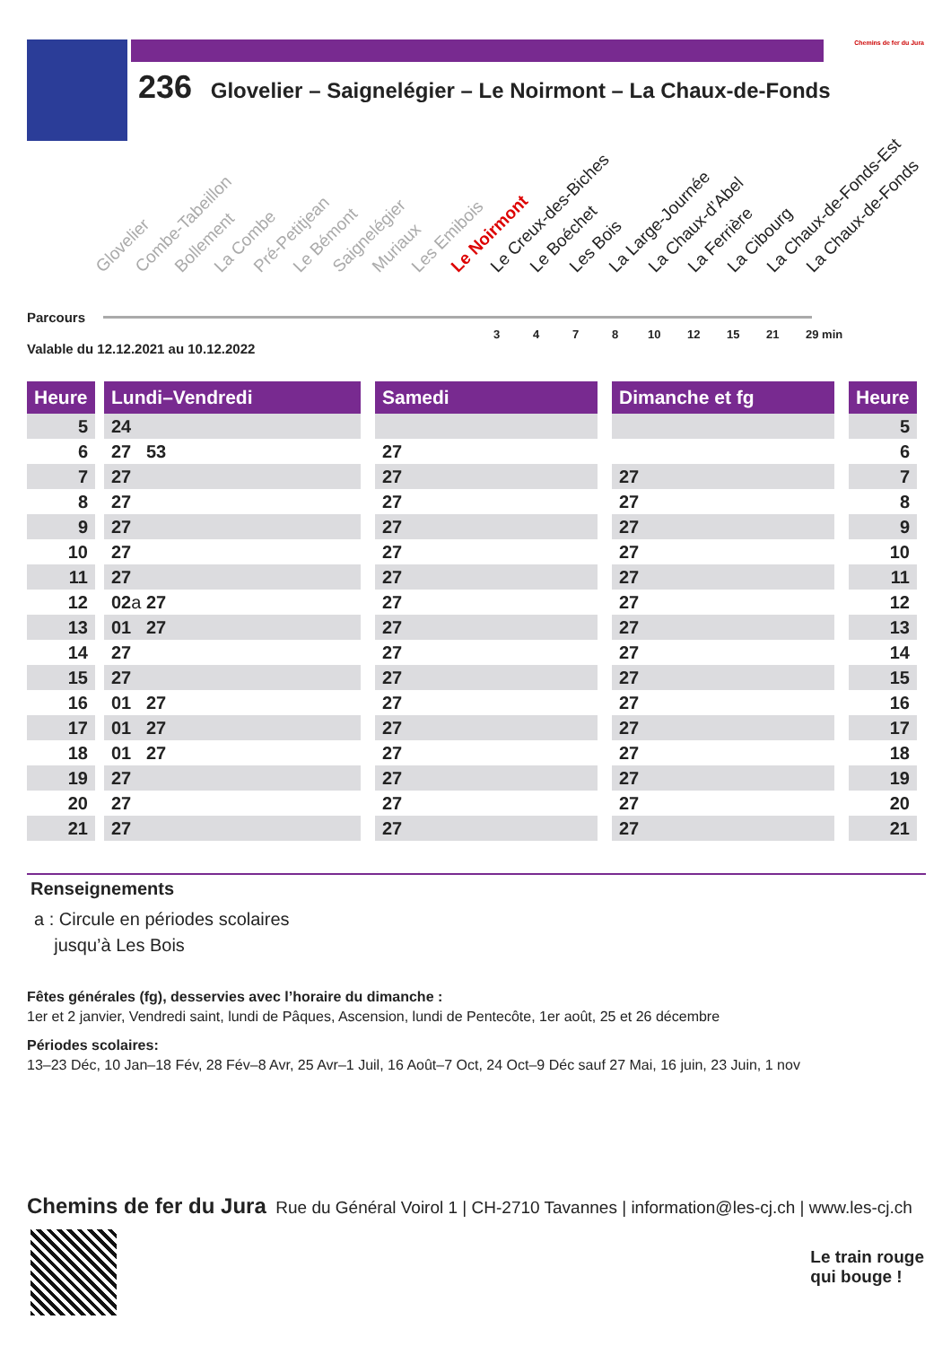Chemins de fer du Jura
236 Glovelier – Saignelégier – Le Noirmont – La Chaux-de-Fonds
Parcours
Glovelier Combe-Tabeillon Bollement La Combe Pré-Petitjean Le Bémont Saignelégier Muriaux Les Emibois Le Noirmont Le Creux-des-Biches Le Boéchet Les Bois La Large-Journée La Chaux-d’Abel La Ferrière La Cibourg La Chaux-de-Fonds-Est La Chaux-de-Fonds
3 4 7 8 10 12 15 21 29 min
Valable du 12.12.2021 au 10.12.2022
| Heure | | Lundi–Vendredi | | Samedi | | Dimanche et fg | | Heure |
| --- | --- | --- | --- | --- | --- | --- | --- | --- |
| 5 | | 24 | | | | | | 5 |
| 6 | | 27 53 | | 27 | | | | 6 |
| 7 | | 27 | | 27 | | 27 | | 7 |
| 8 | | 27 | | 27 | | 27 | | 8 |
| 9 | | 27 | | 27 | | 27 | | 9 |
| 10 | | 27 | | 27 | | 27 | | 10 |
| 11 | | 27 | | 27 | | 27 | | 11 |
| 12 | | 02 a 27 | | 27 | | 27 | | 12 |
| 13 | | 01 27 | | 27 | | 27 | | 13 |
| 14 | | 27 | | 27 | | 27 | | 14 |
| 15 | | 27 | | 27 | | 27 | | 15 |
| 16 | | 01 27 | | 27 | | 27 | | 16 |
| 17 | | 01 27 | | 27 | | 27 | | 17 |
| 18 | | 01 27 | | 27 | | 27 | | 18 |
| 19 | | 27 | | 27 | | 27 | | 19 |
| 20 | | 27 | | 27 | | 27 | | 20 |
| 21 | | 27 | | 27 | | 27 | | 21 |
Renseignements
a : Circule en périodes scolaires
jusqu’à Les Bois
Fêtes générales (fg), desservies avec l’horaire du dimanche :
1er et 2 janvier, Vendredi saint, lundi de Pâques, Ascension, lundi de Pentecôte, 1er août, 25 et 26 décembre
Périodes scolaires:
13–23 Déc, 10 Jan–18 Fév, 28 Fév–8 Avr, 25 Avr–1 Juil, 16 Août–7 Oct, 24 Oct–9 Déc sauf 27 Mai, 16 juin, 23 Juin, 1 nov
Chemins de fer du Jura Rue du Général Voirol 1 | CH-2710 Tavannes | information@les-cj.ch | www.les-cj.ch
Le train rouge
qui bouge !